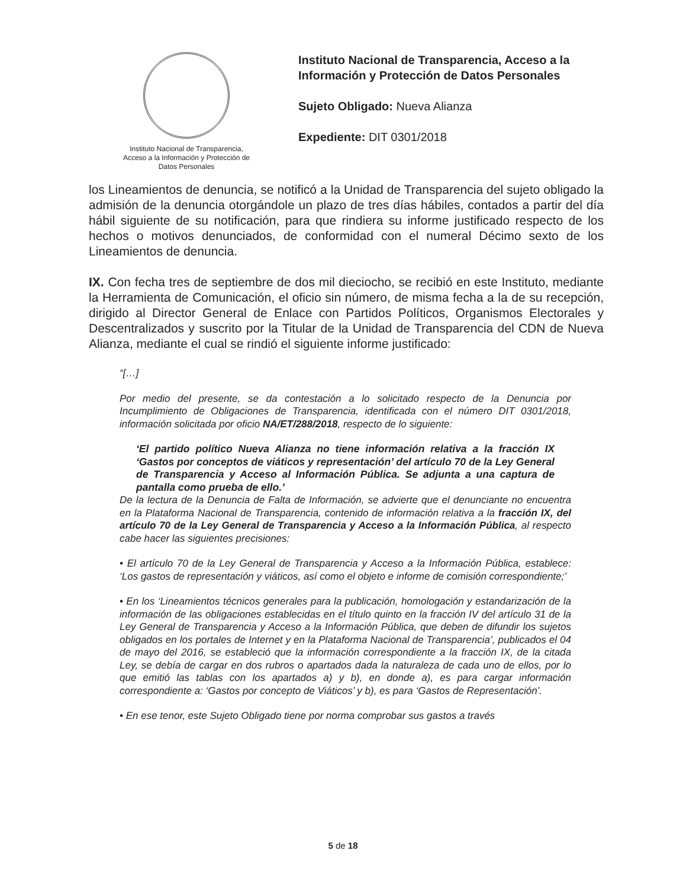Instituto Nacional de Transparencia,
Acceso a la Información y Protección de
Datos Personales
Instituto Nacional de Transparencia, Acceso a la Información y Protección de Datos Personales
Sujeto Obligado: Nueva Alianza
Expediente: DIT 0301/2018
los Lineamientos de denuncia, se notificó a la Unidad de Transparencia del sujeto obligado la admisión de la denuncia otorgándole un plazo de tres días hábiles, contados a partir del día hábil siguiente de su notificación, para que rindiera su informe justificado respecto de los hechos o motivos denunciados, de conformidad con el numeral Décimo sexto de los Lineamientos de denuncia.
IX. Con fecha tres de septiembre de dos mil dieciocho, se recibió en este Instituto, mediante la Herramienta de Comunicación, el oficio sin número, de misma fecha a la de su recepción, dirigido al Director General de Enlace con Partidos Políticos, Organismos Electorales y Descentralizados y suscrito por la Titular de la Unidad de Transparencia del CDN de Nueva Alianza, mediante el cual se rindió el siguiente informe justificado:
“[…]
Por medio del presente, se da contestación a lo solicitado respecto de la Denuncia por Incumplimiento de Obligaciones de Transparencia, identificada con el número DIT 0301/2018, información solicitada por oficio NA/ET/288/2018, respecto de lo siguiente:
‘El partido político Nueva Alianza no tiene información relativa a la fracción IX ‘Gastos por conceptos de viáticos y representación’ del artículo 70 de la Ley General de Transparencia y Acceso al Información Pública. Se adjunta a una captura de pantalla como prueba de ello.’
De la lectura de la Denuncia de Falta de Información, se advierte que el denunciante no encuentra en la Plataforma Nacional de Transparencia, contenido de información relativa a la fracción IX, del artículo 70 de la Ley General de Transparencia y Acceso a la Información Pública, al respecto cabe hacer las siguientes precisiones:
• El artículo 70 de la Ley General de Transparencia y Acceso a la Información Pública, establece: ‘Los gastos de representación y viáticos, así como el objeto e informe de comisión correspondiente;’
• En los ‘Lineamientos técnicos generales para la publicación, homologación y estandarización de la información de las obligaciones establecidas en el título quinto en la fracción IV del artículo 31 de la Ley General de Transparencia y Acceso a la Información Pública, que deben de difundir los sujetos obligados en los portales de Internet y en la Plataforma Nacional de Transparencia’, publicados el 04 de mayo del 2016, se estableció que la información correspondiente a la fracción IX, de la citada Ley, se debía de cargar en dos rubros o apartados dada la naturaleza de cada uno de ellos, por lo que emitió las tablas con los apartados a) y b), en donde a), es para cargar información correspondiente a: ‘Gastos por concepto de Viáticos’ y b), es para ‘Gastos de Representación’.
• En ese tenor, este Sujeto Obligado tiene por norma comprobar sus gastos a través
5 de 18